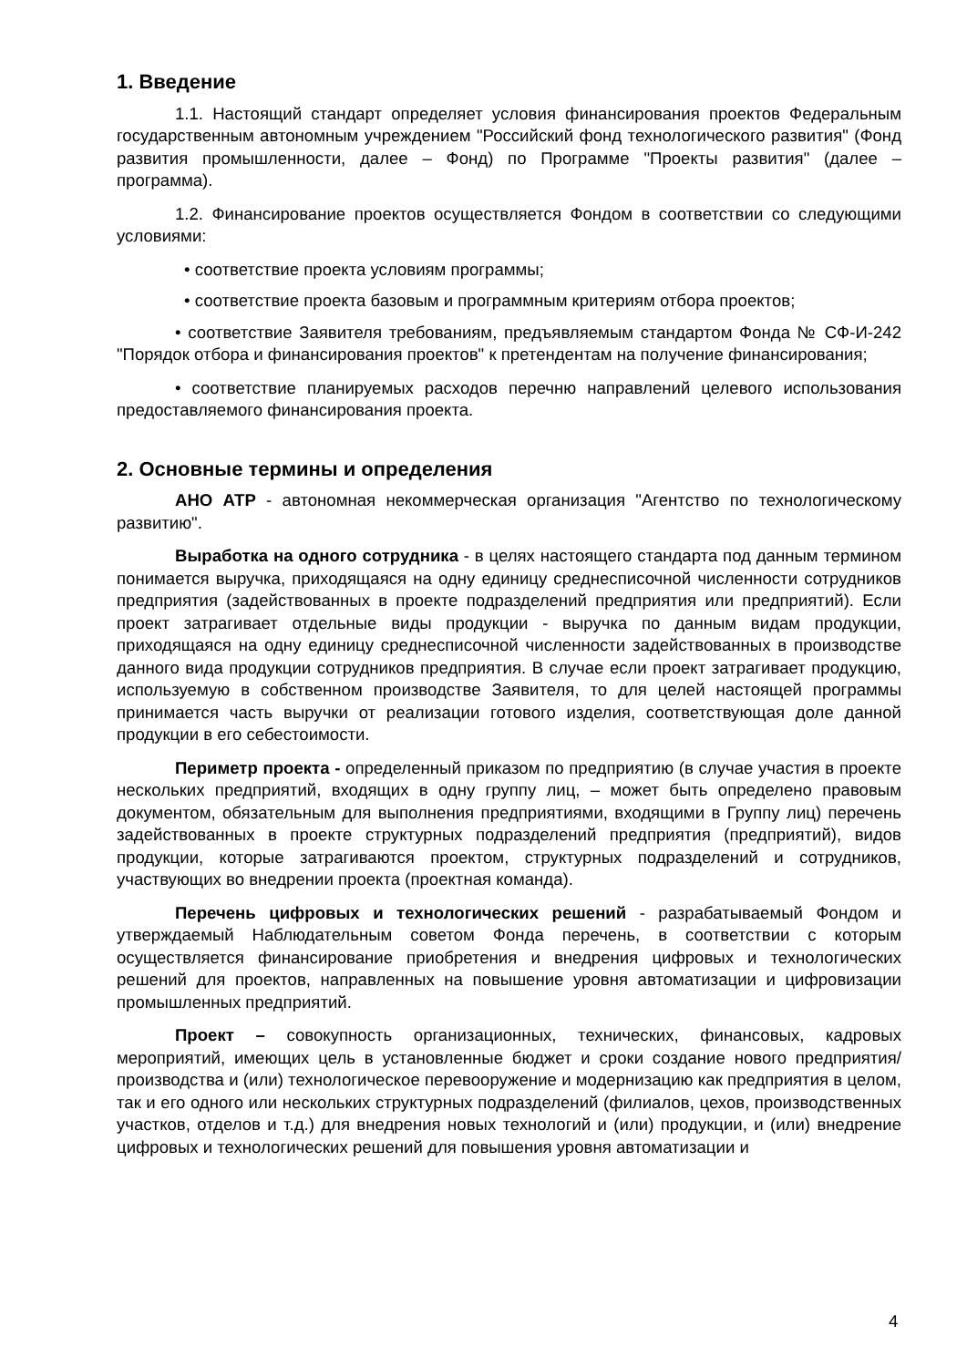1. Введение
1.1. Настоящий стандарт определяет условия финансирования проектов Федеральным государственным автономным учреждением "Российский фонд технологического развития" (Фонд развития промышленности, далее – Фонд) по Программе "Проекты развития" (далее – программа).
1.2. Финансирование проектов осуществляется Фондом в соответствии со следующими условиями:
• соответствие проекта условиям программы;
• соответствие проекта базовым и программным критериям отбора проектов;
• соответствие Заявителя требованиям, предъявляемым стандартом Фонда № СФ-И-242 "Порядок отбора и финансирования проектов" к претендентам на получение финансирования;
• соответствие планируемых расходов перечню направлений целевого использования предоставляемого финансирования проекта.
2. Основные термины и определения
АНО АТР - автономная некоммерческая организация "Агентство по технологическому развитию".
Выработка на одного сотрудника - в целях настоящего стандарта под данным термином понимается выручка, приходящаяся на одну единицу среднесписочной численности сотрудников предприятия (задействованных в проекте подразделений предприятия или предприятий). Если проект затрагивает отдельные виды продукции - выручка по данным видам продукции, приходящаяся на одну единицу среднесписочной численности задействованных в производстве данного вида продукции сотрудников предприятия. В случае если проект затрагивает продукцию, используемую в собственном производстве Заявителя, то для целей настоящей программы принимается часть выручки от реализации готового изделия, соответствующая доле данной продукции в его себестоимости.
Периметр проекта - определенный приказом по предприятию (в случае участия в проекте нескольких предприятий, входящих в одну группу лиц, – может быть определено правовым документом, обязательным для выполнения предприятиями, входящими в Группу лиц) перечень задействованных в проекте структурных подразделений предприятия (предприятий), видов продукции, которые затрагиваются проектом, структурных подразделений и сотрудников, участвующих во внедрении проекта (проектная команда).
Перечень цифровых и технологических решений - разрабатываемый Фондом и утверждаемый Наблюдательным советом Фонда перечень, в соответствии с которым осуществляется финансирование приобретения и внедрения цифровых и технологических решений для проектов, направленных на повышение уровня автоматизации и цифровизации промышленных предприятий.
Проект – совокупность организационных, технических, финансовых, кадровых мероприятий, имеющих цель в установленные бюджет и сроки создание нового предприятия/производства и (или) технологическое перевооружение и модернизацию как предприятия в целом, так и его одного или нескольких структурных подразделений (филиалов, цехов, производственных участков, отделов и т.д.) для внедрения новых технологий и (или) продукции, и (или) внедрение цифровых и технологических решений для повышения уровня автоматизации и
4